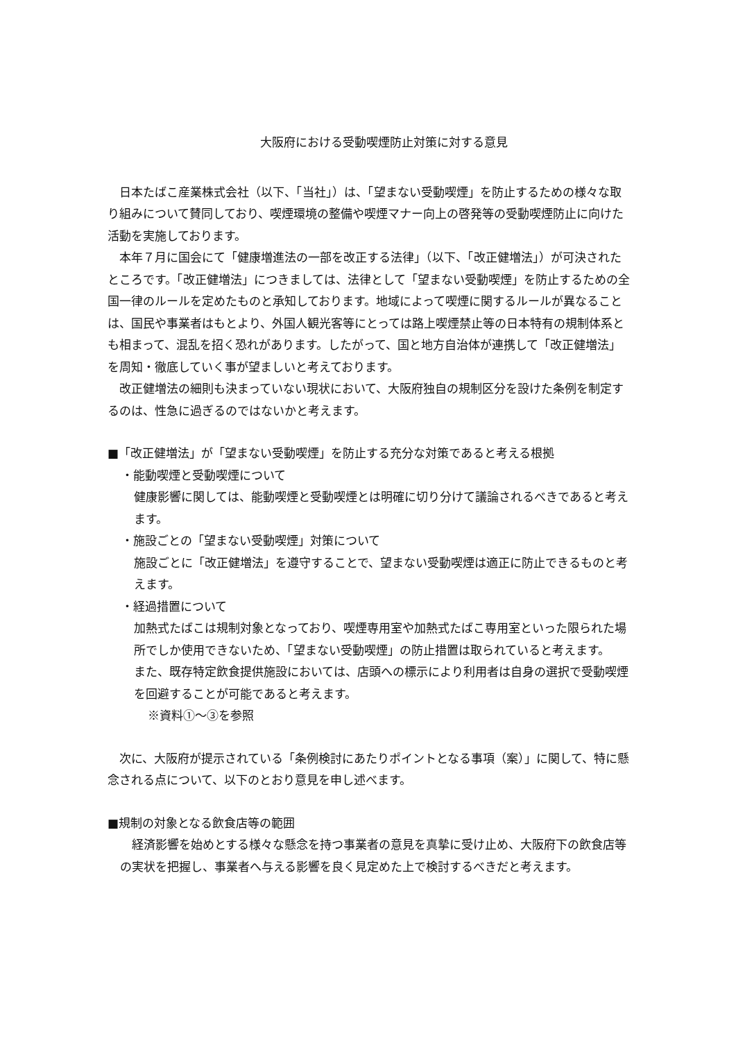大阪府における受動喫煙防止対策に対する意見
日本たばこ産業株式会社（以下、「当社」）は、「望まない受動喫煙」を防止するための様々な取り組みについて賛同しており、喫煙環境の整備や喫煙マナー向上の啓発等の受動喫煙防止に向けた活動を実施しております。
本年７月に国会にて「健康増進法の一部を改正する法律」（以下、「改正健増法」）が可決されたところです。「改正健増法」につきましては、法律として「望まない受動喫煙」を防止するための全国一律のルールを定めたものと承知しております。地域によって喫煙に関するルールが異なることは、国民や事業者はもとより、外国人観光客等にとっては路上喫煙禁止等の日本特有の規制体系とも相まって、混乱を招く恐れがあります。したがって、国と地方自治体が連携して「改正健増法」を周知・徹底していく事が望ましいと考えております。
改正健増法の細則も決まっていない現状において、大阪府独自の規制区分を設けた条例を制定するのは、性急に過ぎるのではないかと考えます。
■「改正健増法」が「望まない受動喫煙」を防止する充分な対策であると考える根拠
・能動喫煙と受動喫煙について
健康影響に関しては、能動喫煙と受動喫煙とは明確に切り分けて議論されるべきであると考えます。
・施設ごとの「望まない受動喫煙」対策について
施設ごとに「改正健増法」を遵守することで、望まない受動喫煙は適正に防止できるものと考えます。
・経過措置について
加熱式たばこは規制対象となっており、喫煙専用室や加熱式たばこ専用室といった限られた場所でしか使用できないため、「望まない受動喫煙」の防止措置は取られていると考えます。
また、既存特定飲食提供施設においては、店頭への標示により利用者は自身の選択で受動喫煙を回避することが可能であると考えます。
※資料①～③を参照
次に、大阪府が提示されている「条例検討にあたりポイントとなる事項（案）」に関して、特に懸念される点について、以下のとおり意見を申し述べます。
■規制の対象となる飲食店等の範囲
経済影響を始めとする様々な懸念を持つ事業者の意見を真摯に受け止め、大阪府下の飲食店等の実状を把握し、事業者へ与える影響を良く見定めた上で検討するべきだと考えます。